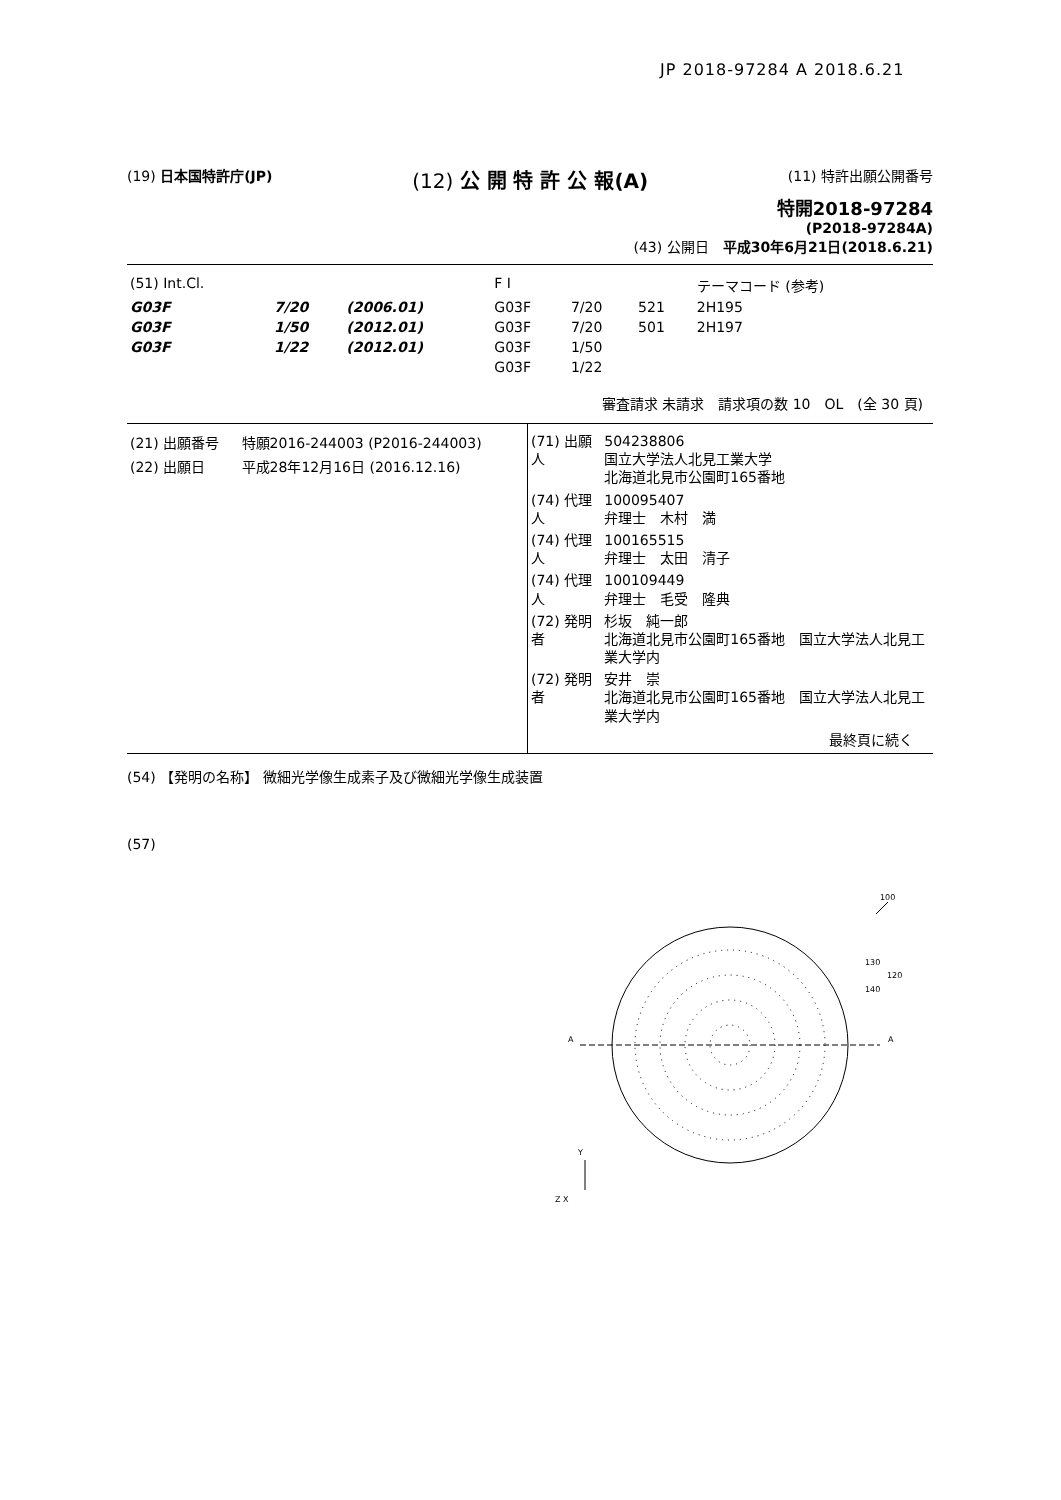JP 2018-97284 A 2018.6.21
(19) 日本国特許庁(JP)
(12) 公 開 特 許 公 報(A)
(11) 特許出願公開番号
特開2018-97284
(P2018-97284A)
(43) 公開日　平成30年6月21日(2018.6.21)
| (51) Int.Cl. | | | F I | | | テーマコード (参考) |
| G03F | 7/20 | (2006.01) | G03F | 7/20 | 521 | 2H195 |
| G03F | 1/50 | (2012.01) | G03F | 7/20 | 501 | 2H197 |
| G03F | 1/22 | (2012.01) | G03F | 1/50 | | |
| | | | G03F | 1/22 | | |
審査請求 未請求　請求項の数 10　OL　(全 30 頁)
| (21) 出願番号 | 特願2016-244003 (P2016-244003) |
| (22) 出願日 | 平成28年12月16日 (2016.12.16) |
| (71) 出願人 | 504238806 国立大学法人北見工業大学 北海道北見市公園町165番地 |
| (74) 代理人 | 100095407 弁理士 木村 満 |
| (74) 代理人 | 100165515 弁理士 太田 清子 |
| (74) 代理人 | 100109449 弁理士 毛受 隆典 |
| (72) 発明者 | 杉坂 純一郎 北海道北見市公園町165番地 国立大学法人北見工業大学内 |
| (72) 発明者 | 安井 崇 北海道北見市公園町165番地 国立大学法人北見工業大学内 |
最終頁に続く
(54) 【発明の名称】 微細光学像生成素子及び微細光学像生成装置
(57)
100
A
A
130
140
120
Y
Z X